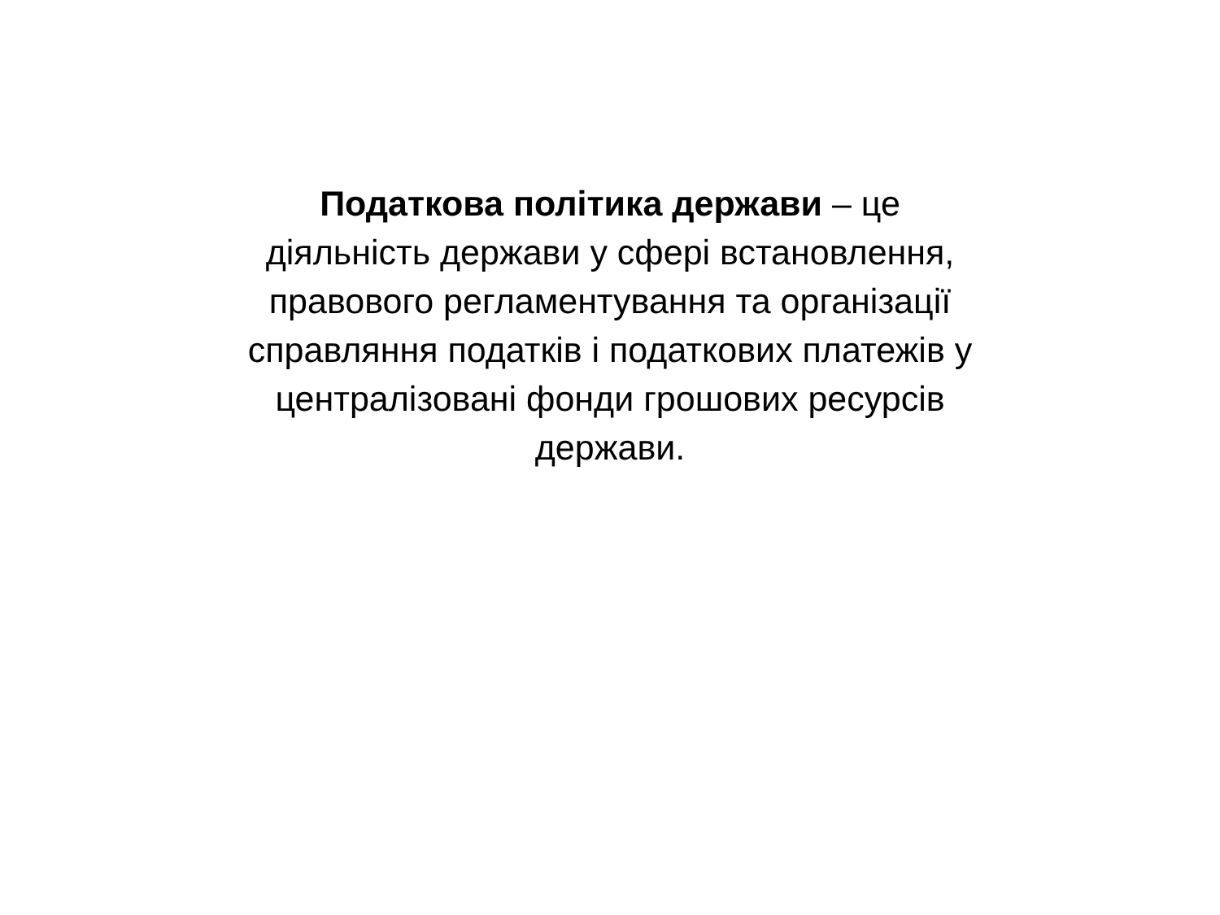Податкова політика держави – це
діяльність держави у сфері встановлення,
правового регламентування та організації
справляння податків і податкових платежів у
централізовані фонди грошових ресурсів
держави.